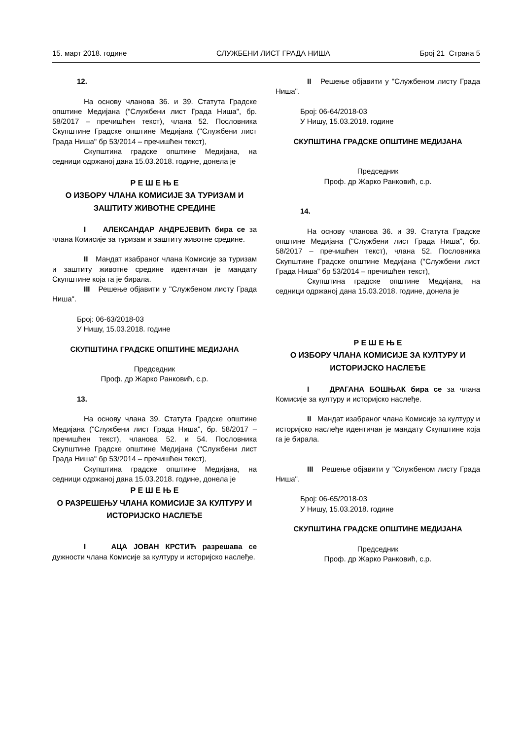15. март 2018. године СЛУЖБЕНИ ЛИСТ ГРАДА НИША Број 21 Страна 5
12.
На основу чланова 36. и 39. Статута Градске општине Медијана ("Службени лист Града Ниша", бр. 58/2017 – пречишћен текст), члана 52. Пословника Скупштине Градске општине Медијана ("Службени лист Града Ниша" бр 53/2014 – пречишћен текст),
Скупштина градске општине Медијана, на седници одржаној дана 15.03.2018. године, донела је
Р Е Ш Е Њ Е
О ИЗБОРУ ЧЛАНА КОМИСИЈЕ ЗА ТУРИЗАМ И ЗАШТИТУ ЖИВОТНЕ СРЕДИНЕ
I АЛЕКСАНДАР АНДРЕЈЕВИЋ бира се за члана Комисије за туризам и заштиту животне средине.
II Мандат изабраног члана Комисије за туризам и заштиту животне средине идентичан је мандату Скупштине која га је бирала.
III Решење објавити у "Службеном листу Града Ниша".
Број: 06-63/2018-03
У Нишу, 15.03.2018. године
СКУПШТИНА ГРАДСКЕ ОПШТИНЕ МЕДИЈАНА
Председник
Проф. др Жарко Ранковић, с.р.
13.
На основу члана 39. Статута Градске општине Медијана ("Службени лист Града Ниша", бр. 58/2017 – пречишћен текст), чланова 52. и 54. Пословника Скупштине Градске општине Медијана ("Службени лист Града Ниша" бр 53/2014 – пречишћен текст),
Скупштина градске општине Медијана, на седници одржаној дана 15.03.2018. године, донела је
Р Е Ш Е Њ Е
О РАЗРЕШЕЊУ ЧЛАНА КОМИСИЈЕ ЗА КУЛТУРУ И ИСТОРИЈСКО НАСЛЕЂЕ
I АЦА ЈОВАН КРСТИЋ разрешава се дужности члана Комисије за културу и историјско наслеђе.
II Решење објавити у "Службеном листу Града Ниша".
Број: 06-64/2018-03
У Нишу, 15.03.2018. године
СКУПШТИНА ГРАДСКЕ ОПШТИНЕ МЕДИЈАНА
Председник
Проф. др Жарко Ранковић, с.р.
14.
На основу чланова 36. и 39. Статута Градске општине Медијана ("Службени лист Града Ниша", бр. 58/2017 – пречишћен текст), члана 52. Пословника Скупштине Градске општине Медијана ("Службени лист Града Ниша" бр 53/2014 – пречишћен текст),
Скупштина градске општине Медијана, на седници одржаној дана 15.03.2018. године, донела је
Р Е Ш Е Њ Е
О ИЗБОРУ ЧЛАНА КОМИСИЈЕ ЗА КУЛТУРУ И ИСТОРИЈСКО НАСЛЕЂЕ
I ДРАГАНА БОШЊАК бира се за члана Комисије за културу и историјско наслеђе.
II Мандат изабраног члана Комисије за културу и историјско наслеђе идентичан је мандату Скупштине која га је бирала.
III Решење објавити у "Службеном листу Града Ниша".
Број: 06-65/2018-03
У Нишу, 15.03.2018. године
СКУПШТИНА ГРАДСКЕ ОПШТИНЕ МЕДИЈАНА
Председник
Проф. др Жарко Ранковић, с.р.